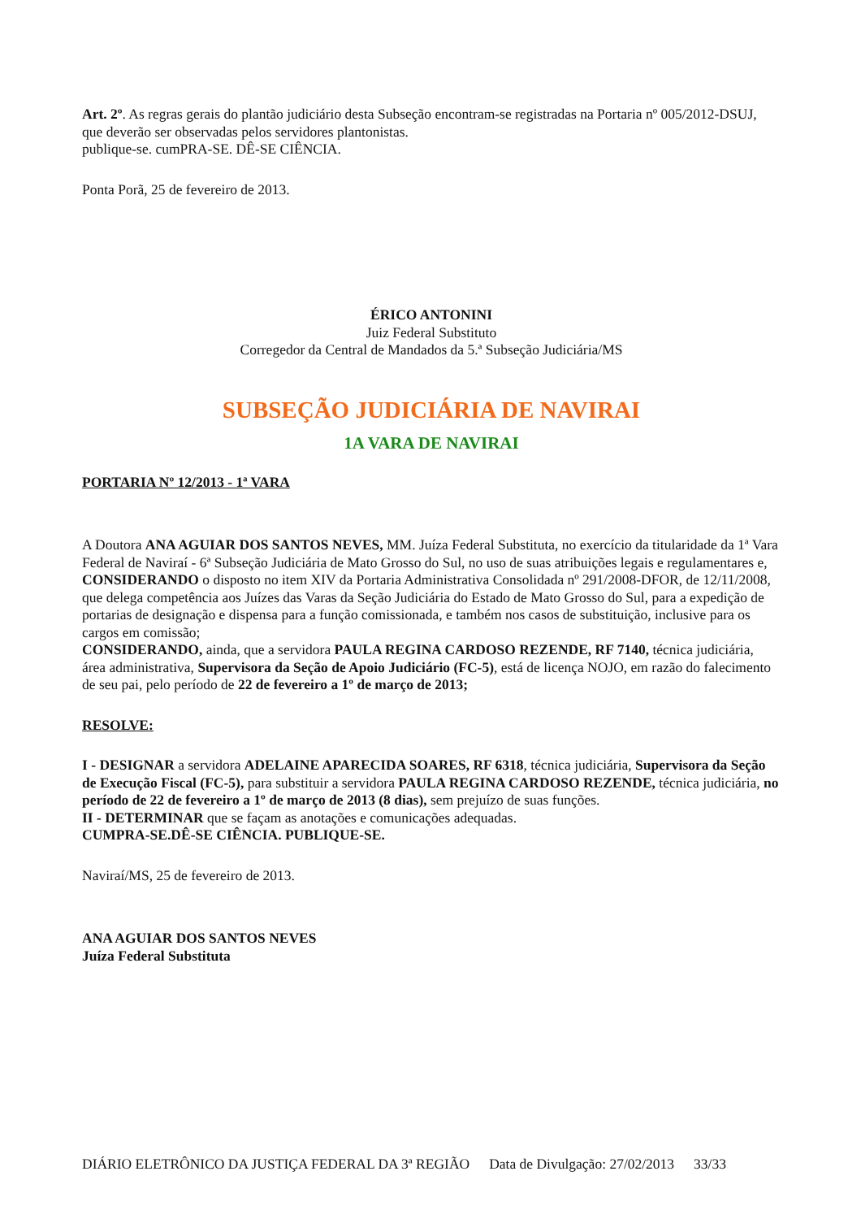Art. 2º. As regras gerais do plantão judiciário desta Subseção encontram-se registradas na Portaria nº 005/2012-DSUJ, que deverão ser observadas pelos servidores plantonistas.
publique-se. cumPRA-SE. DÊ-SE CIÊNCIA.
Ponta Porã, 25 de fevereiro de 2013.
ÉRICO ANTONINI
Juiz Federal Substituto
Corregedor da Central de Mandados da 5.ª Subseção Judiciária/MS
SUBSEÇÃO JUDICIÁRIA DE NAVIRAI
1A VARA DE NAVIRAI
PORTARIA Nº 12/2013 - 1ª VARA
A Doutora ANA AGUIAR DOS SANTOS NEVES, MM. Juíza Federal Substituta, no exercício da titularidade da 1ª Vara Federal de Naviraí - 6ª Subseção Judiciária de Mato Grosso do Sul, no uso de suas atribuições legais e regulamentares e,
CONSIDERANDO o disposto no item XIV da Portaria Administrativa Consolidada nº 291/2008-DFOR, de 12/11/2008, que delega competência aos Juízes das Varas da Seção Judiciária do Estado de Mato Grosso do Sul, para a expedição de portarias de designação e dispensa para a função comissionada, e também nos casos de substituição, inclusive para os cargos em comissão;
CONSIDERANDO, ainda, que a servidora PAULA REGINA CARDOSO REZENDE, RF 7140, técnica judiciária, área administrativa, Supervisora da Seção de Apoio Judiciário (FC-5), está de licença NOJO, em razão do falecimento de seu pai, pelo período de 22 de fevereiro a 1º de março de 2013;
RESOLVE:
I - DESIGNAR a servidora ADELAINE APARECIDA SOARES, RF 6318, técnica judiciária, Supervisora da Seção de Execução Fiscal (FC-5), para substituir a servidora PAULA REGINA CARDOSO REZENDE, técnica judiciária, no período de 22 de fevereiro a 1º de março de 2013 (8 dias), sem prejuízo de suas funções.
II - DETERMINAR que se façam as anotações e comunicações adequadas.
CUMPRA-SE.DÊ-SE CIÊNCIA. PUBLIQUE-SE.
Naviraí/MS, 25 de fevereiro de 2013.
ANA AGUIAR DOS SANTOS NEVES
Juíza Federal Substituta
DIÁRIO ELETRÔNICO DA JUSTIÇA FEDERAL DA 3ª REGIÃO Data de Divulgação: 27/02/2013 33/33